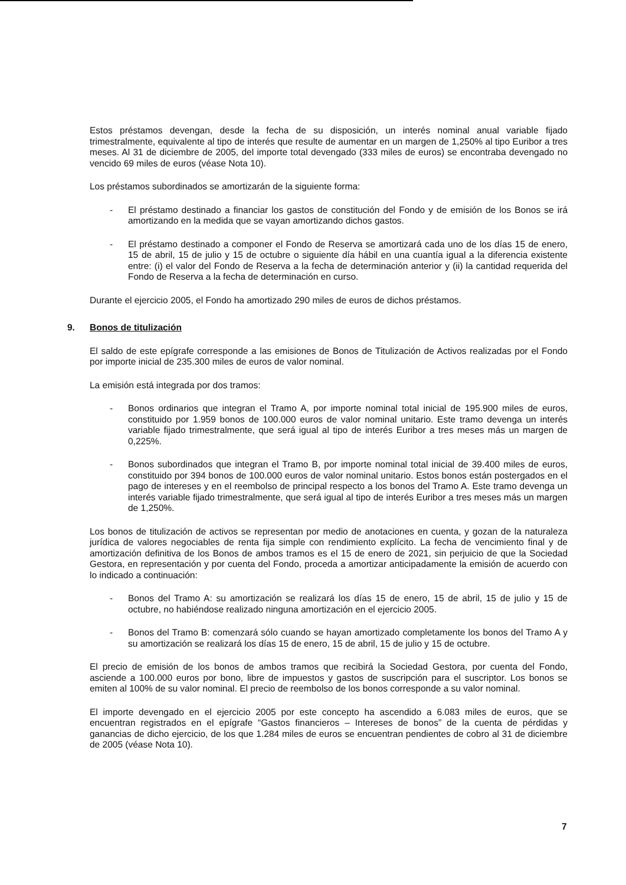Estos préstamos devengan, desde la fecha de su disposición, un interés nominal anual variable fijado trimestralmente, equivalente al tipo de interés que resulte de aumentar en un margen de 1,250% al tipo Euribor a tres meses. Al 31 de diciembre de 2005, del importe total devengado (333 miles de euros) se encontraba devengado no vencido 69 miles de euros (véase Nota 10).
Los préstamos subordinados se amortizarán de la siguiente forma:
- El préstamo destinado a financiar los gastos de constitución del Fondo y de emisión de los Bonos se irá amortizando en la medida que se vayan amortizando dichos gastos.
- El préstamo destinado a componer el Fondo de Reserva se amortizará cada uno de los días 15 de enero, 15 de abril, 15 de julio y 15 de octubre o siguiente día hábil en una cuantía igual a la diferencia existente entre: (i) el valor del Fondo de Reserva a la fecha de determinación anterior y (ii) la cantidad requerida del Fondo de Reserva a la fecha de determinación en curso.
Durante el ejercicio 2005, el Fondo ha amortizado 290 miles de euros de dichos préstamos.
9. Bonos de titulización
El saldo de este epígrafe corresponde a las emisiones de Bonos de Titulización de Activos realizadas por el Fondo por importe inicial de 235.300 miles de euros de valor nominal.
La emisión está integrada por dos tramos:
- Bonos ordinarios que integran el Tramo A, por importe nominal total inicial de 195.900 miles de euros, constituido por 1.959 bonos de 100.000 euros de valor nominal unitario. Este tramo devenga un interés variable fijado trimestralmente, que será igual al tipo de interés Euribor a tres meses más un margen de 0,225%.
- Bonos subordinados que integran el Tramo B, por importe nominal total inicial de 39.400 miles de euros, constituido por 394 bonos de 100.000 euros de valor nominal unitario. Estos bonos están postergados en el pago de intereses y en el reembolso de principal respecto a los bonos del Tramo A. Este tramo devenga un interés variable fijado trimestralmente, que será igual al tipo de interés Euribor a tres meses más un margen de 1,250%.
Los bonos de titulización de activos se representan por medio de anotaciones en cuenta, y gozan de la naturaleza jurídica de valores negociables de renta fija simple con rendimiento explícito. La fecha de vencimiento final y de amortización definitiva de los Bonos de ambos tramos es el 15 de enero de 2021, sin perjuicio de que la Sociedad Gestora, en representación y por cuenta del Fondo, proceda a amortizar anticipadamente la emisión de acuerdo con lo indicado a continuación:
- Bonos del Tramo A: su amortización se realizará los días 15 de enero, 15 de abril, 15 de julio y 15 de octubre, no habiéndose realizado ninguna amortización en el ejercicio 2005.
- Bonos del Tramo B: comenzará sólo cuando se hayan amortizado completamente los bonos del Tramo A y su amortización se realizará los días 15 de enero, 15 de abril, 15 de julio y 15 de octubre.
El precio de emisión de los bonos de ambos tramos que recibirá la Sociedad Gestora, por cuenta del Fondo, asciende a 100.000 euros por bono, libre de impuestos y gastos de suscripción para el suscriptor. Los bonos se emiten al 100% de su valor nominal. El precio de reembolso de los bonos corresponde a su valor nominal.
El importe devengado en el ejercicio 2005 por este concepto ha ascendido a 6.083 miles de euros, que se encuentran registrados en el epígrafe “Gastos financieros – Intereses de bonos” de la cuenta de pérdidas y ganancias de dicho ejercicio, de los que 1.284 miles de euros se encuentran pendientes de cobro al 31 de diciembre de 2005 (véase Nota 10).
7